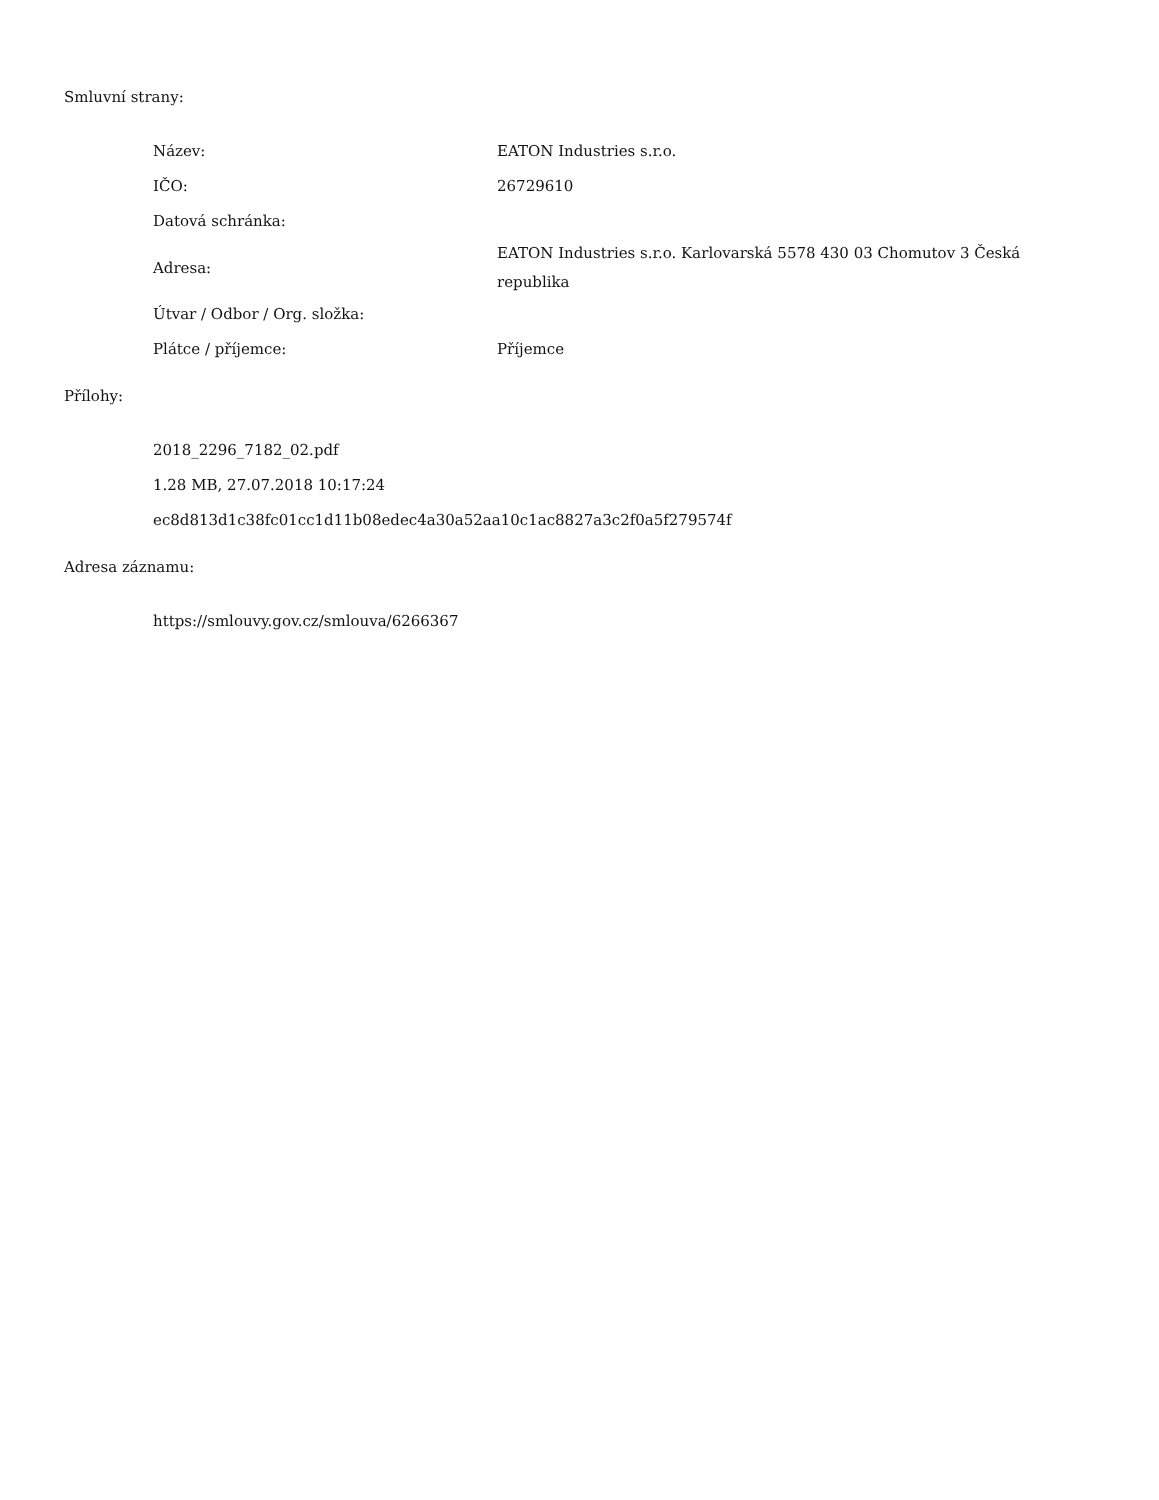Smluvní strany:
| Název: | EATON Industries s.r.o. |
| IČO: | 26729610 |
| Datová schránka: | |
| Adresa: | EATON Industries s.r.o. Karlovarská 5578 430 03 Chomutov 3 Česká republika |
| Útvar / Odbor / Org. složka: | |
| Plátce / příjemce: | Příjemce |
Přílohy:
2018_2296_7182_02.pdf
1.28 MB, 27.07.2018 10:17:24
ec8d813d1c38fc01cc1d11b08edec4a30a52aa10c1ac8827a3c2f0a5f279574f
Adresa záznamu:
https://smlouvy.gov.cz/smlouva/6266367